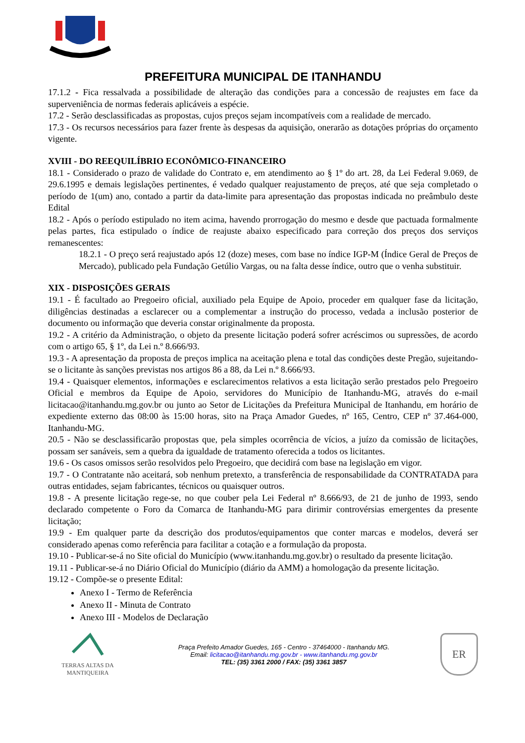PREFEITURA MUNICIPAL DE ITANHANDU
17.1.2 - Fica ressalvada a possibilidade de alteração das condições para a concessão de reajustes em face da superveniência de normas federais aplicáveis a espécie.
17.2 - Serão desclassificadas as propostas, cujos preços sejam incompatíveis com a realidade de mercado.
17.3 - Os recursos necessários para fazer frente às despesas da aquisição, onerarão as dotações próprias do orçamento vigente.
XVIII - DO REEQUILÍBRIO ECONÔMICO-FINANCEIRO
18.1 - Considerado o prazo de validade do Contrato e, em atendimento ao § 1º do art. 28, da Lei Federal 9.069, de 29.6.1995 e demais legislações pertinentes, é vedado qualquer reajustamento de preços, até que seja completado o período de 1(um) ano, contado a partir da data-limite para apresentação das propostas indicada no preâmbulo deste Edital
18.2 - Após o período estipulado no item acima, havendo prorrogação do mesmo e desde que pactuada formalmente pelas partes, fica estipulado o índice de reajuste abaixo especificado para correção dos preços dos serviços remanescentes:
18.2.1 - O preço será reajustado após 12 (doze) meses, com base no índice IGP-M (Índice Geral de Preços de Mercado), publicado pela Fundação Getúlio Vargas, ou na falta desse índice, outro que o venha substituir.
XIX - DISPOSIÇÕES GERAIS
19.1 - É facultado ao Pregoeiro oficial, auxiliado pela Equipe de Apoio, proceder em qualquer fase da licitação, diligências destinadas a esclarecer ou a complementar a instrução do processo, vedada a inclusão posterior de documento ou informação que deveria constar originalmente da proposta.
19.2 - A critério da Administração, o objeto da presente licitação poderá sofrer acréscimos ou supressões, de acordo com o artigo 65, § 1º, da Lei n.º 8.666/93.
19.3 - A apresentação da proposta de preços implica na aceitação plena e total das condições deste Pregão, sujeitando-se o licitante às sanções previstas nos artigos 86 a 88, da Lei n.º 8.666/93.
19.4 - Quaisquer elementos, informações e esclarecimentos relativos a esta licitação serão prestados pelo Pregoeiro Oficial e membros da Equipe de Apoio, servidores do Município de Itanhandu-MG, através do e-mail licitacao@itanhandu.mg.gov.br ou junto ao Setor de Licitações da Prefeitura Municipal de Itanhandu, em horário de expediente externo das 08:00 às 15:00 horas, sito na Praça Amador Guedes, nº 165, Centro, CEP nº 37.464-000, Itanhandu-MG.
20.5 - Não se desclassificarão propostas que, pela simples ocorrência de vícios, a juízo da comissão de licitações, possam ser sanáveis, sem a quebra da igualdade de tratamento oferecida a todos os licitantes.
19.6 - Os casos omissos serão resolvidos pelo Pregoeiro, que decidirá com base na legislação em vigor.
19.7 - O Contratante não aceitará, sob nenhum pretexto, a transferência de responsabilidade da CONTRATADA para outras entidades, sejam fabricantes, técnicos ou quaisquer outros.
19.8 - A presente licitação rege-se, no que couber pela Lei Federal nº 8.666/93, de 21 de junho de 1993, sendo declarado competente o Foro da Comarca de Itanhandu-MG para dirimir controvérsias emergentes da presente licitação;
19.9 - Em qualquer parte da descrição dos produtos/equipamentos que conter marcas e modelos, deverá ser considerado apenas como referência para facilitar a cotação e a formulação da proposta.
19.10 - Publicar-se-á no Site oficial do Município (www.itanhandu.mg.gov.br) o resultado da presente licitação.
19.11 - Publicar-se-á no Diário Oficial do Município (diário da AMM) a homologação da presente licitação.
19.12 - Compõe-se o presente Edital:
Anexo I - Termo de Referência
Anexo II - Minuta de Contrato
Anexo III - Modelos de Declaração
TERRAS ALTAS DA MANTIQUEIRA
Praça Prefeito Amador Guedes, 165 - Centro - 37464000 - Itanhandu MG.
Email: licitacao@itanhandu.mg.gov.br - www.itanhandu.mg.gov.br
TEL: (35) 3361 2000 / FAX: (35) 3361 3857
ER